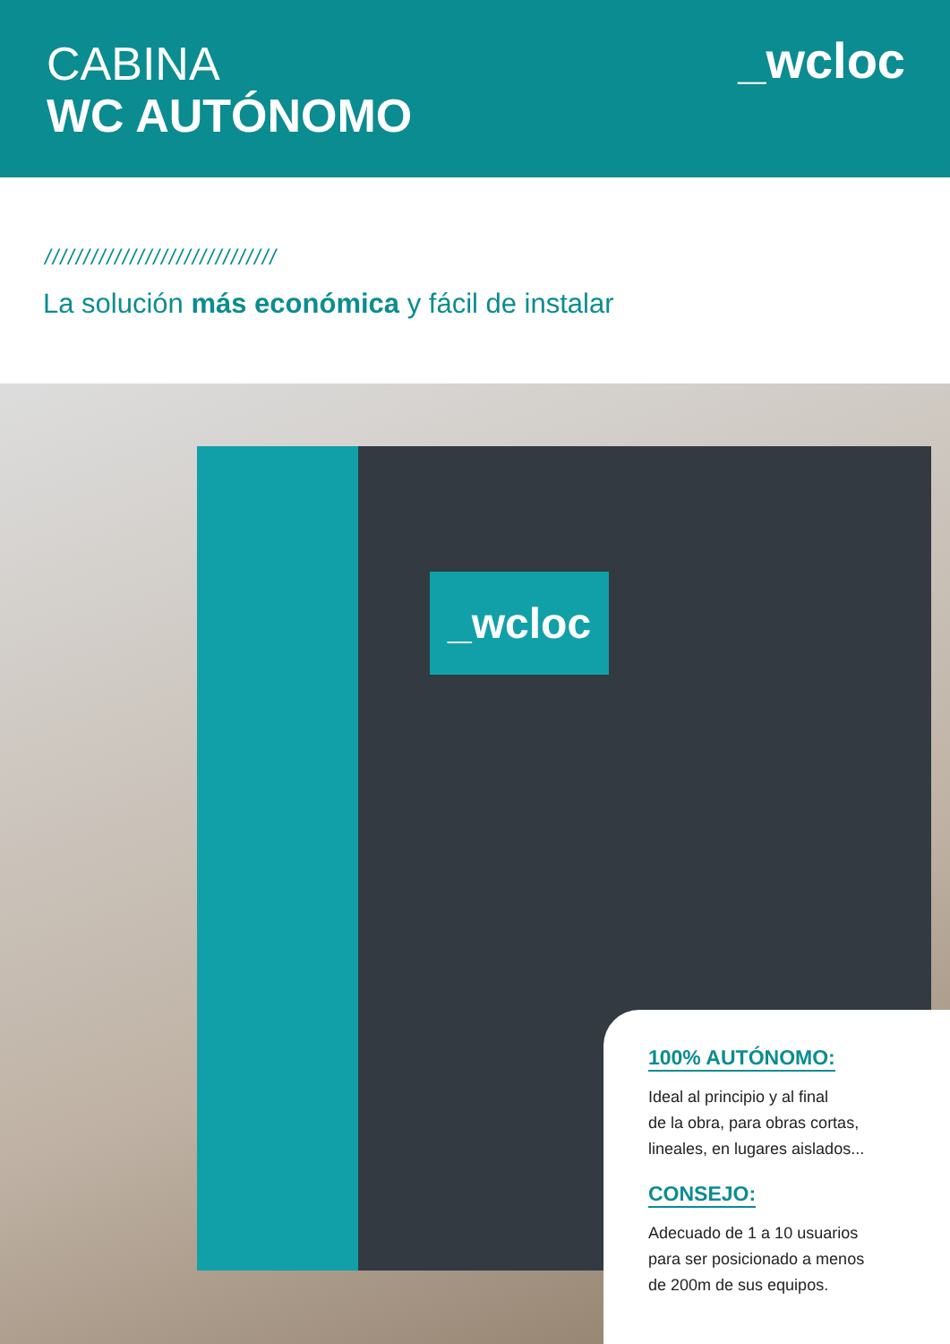CABINA
WC AUTÓNOMO
_wcloc
//////////////////////////////
La solución más económica y fácil de instalar
_wcloc
100% AUTÓNOMO:
Ideal al principio y al final
de la obra, para obras cortas,
lineales, en lugares aislados...
CONSEJO:
Adecuado de 1 a 10 usuarios
para ser posicionado a menos
de 200m de sus equipos.